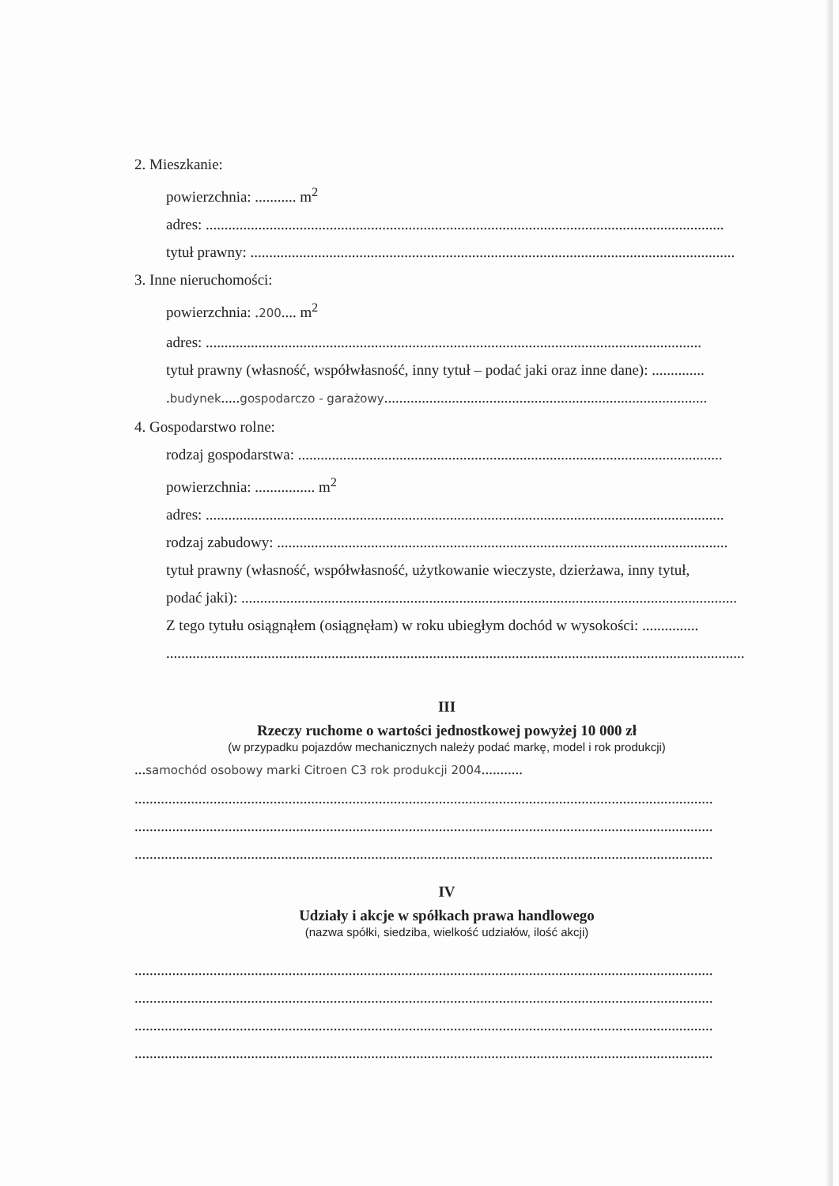2. Mieszkanie:
powierzchnia: ........... m<sup>2</sup>
adres: ..........................................................................................................................................
tytuł prawny: .................................................................................................................................
3. Inne nieruchomości:
powierzchnia: .200.... m<sup>2</sup>
adres: ....................................................................................................................................
tytuł prawny (własność, współwłasność, inny tytuł – podać jaki oraz inne dane): ..............
.budynek.....gospodarczo - garażowy......................................................................................
4. Gospodarstwo rolne:
rodzaj gospodarstwa: .................................................................................................................
powierzchnia: ................ m<sup>2</sup>
adres: ..........................................................................................................................................
rodzaj zabudowy: ........................................................................................................................
tytuł prawny (własność, współwłasność, użytkowanie wieczyste, dzierżawa, inny tytuł,
podać jaki): ....................................................................................................................................
Z tego tytułu osiągnąłem (osiągnęłam) w roku ubiegłym dochód w wysokości: ...............
..........................................................................................................................................................
III
Rzeczy ruchome o wartości jednostkowej powyżej 10 000 zł
(w przypadku pojazdów mechanicznych należy podać markę, model i rok produkcji)
...samochód osobowy marki Citroen C3 rok produkcji 2004...........
..........................................................................................................................................................
..........................................................................................................................................................
..........................................................................................................................................................
IV
Udziały i akcje w spółkach prawa handlowego
(nazwa spółki, siedziba, wielkość udziałów, ilość akcji)
..........................................................................................................................................................
..........................................................................................................................................................
..........................................................................................................................................................
..........................................................................................................................................................